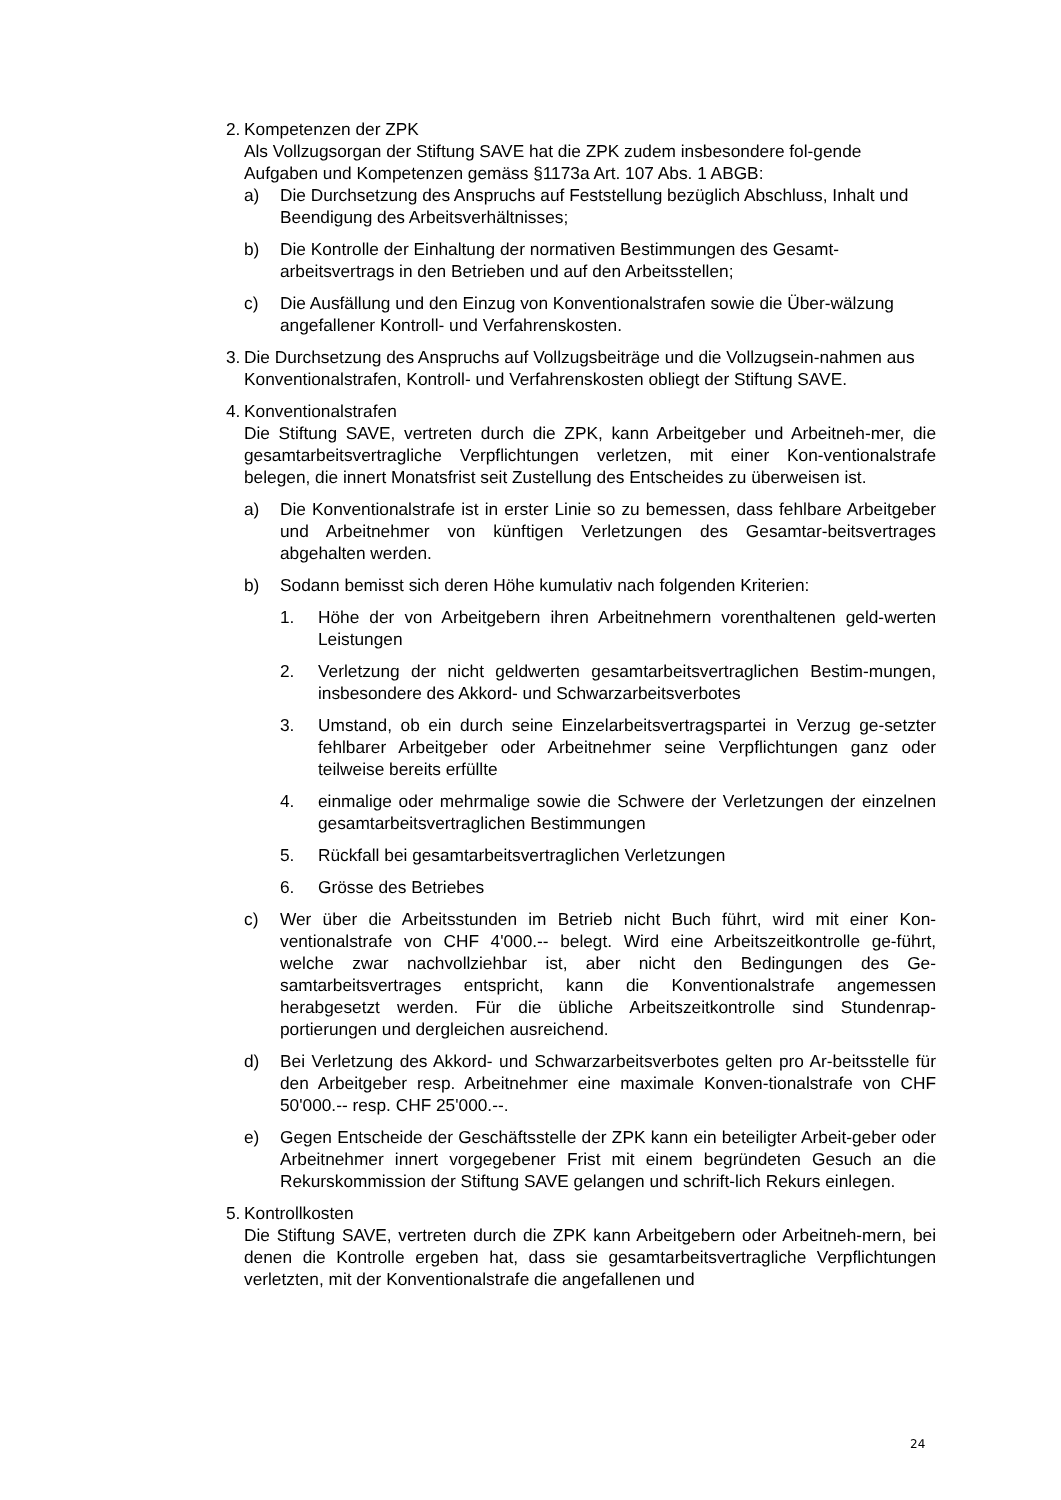2.
Kompetenzen der ZPK
Als Vollzugsorgan der Stiftung SAVE hat die ZPK zudem insbesondere fol-gende Aufgaben und Kompetenzen gemäss §1173a Art. 107 Abs. 1 ABGB:
a) Die Durchsetzung des Anspruchs auf Feststellung bezüglich Abschluss, Inhalt und Beendigung des Arbeitsverhältnisses;
b) Die Kontrolle der Einhaltung der normativen Bestimmungen des Gesamt-arbeitsvertrags in den Betrieben und auf den Arbeitsstellen;
c) Die Ausfällung und den Einzug von Konventionalstrafen sowie die Über-wälzung angefallener Kontroll- und Verfahrenskosten.
3.
Die Durchsetzung des Anspruchs auf Vollzugsbeiträge und die Vollzugsein-nahmen aus Konventionalstrafen, Kontroll- und Verfahrenskosten obliegt der Stiftung SAVE.
4.
Konventionalstrafen
Die Stiftung SAVE, vertreten durch die ZPK, kann Arbeitgeber und Arbeitneh-mer, die gesamtarbeitsvertragliche Verpflichtungen verletzen, mit einer Kon-ventionalstrafe belegen, die innert Monatsfrist seit Zustellung des Entscheides zu überweisen ist.
a) Die Konventionalstrafe ist in erster Linie so zu bemessen, dass fehlbare Arbeitgeber und Arbeitnehmer von künftigen Verletzungen des Gesamtar-beitsvertrages abgehalten werden.
b) Sodann bemisst sich deren Höhe kumulativ nach folgenden Kriterien:
1. Höhe der von Arbeitgebern ihren Arbeitnehmern vorenthaltenen geld-werten Leistungen
2. Verletzung der nicht geldwerten gesamtarbeitsvertraglichen Bestim-mungen, insbesondere des Akkord- und Schwarzarbeitsverbotes
3. Umstand, ob ein durch seine Einzelarbeitsvertragspartei in Verzug ge-setzter fehlbarer Arbeitgeber oder Arbeitnehmer seine Verpflichtungen ganz oder teilweise bereits erfüllte
4. einmalige oder mehrmalige sowie die Schwere der Verletzungen der einzelnen gesamtarbeitsvertraglichen Bestimmungen
5. Rückfall bei gesamtarbeitsvertraglichen Verletzungen
6. Grösse des Betriebes
c) Wer über die Arbeitsstunden im Betrieb nicht Buch führt, wird mit einer Kon-ventionalstrafe von CHF 4'000.-- belegt. Wird eine Arbeitszeitkontrolle ge-führt, welche zwar nachvollziehbar ist, aber nicht den Bedingungen des Ge-samtarbeitsvertrages entspricht, kann die Konventionalstrafe angemessen herabgesetzt werden. Für die übliche Arbeitszeitkontrolle sind Stundenrap-portierungen und dergleichen ausreichend.
d) Bei Verletzung des Akkord- und Schwarzarbeitsverbotes gelten pro Ar-beitsstelle für den Arbeitgeber resp. Arbeitnehmer eine maximale Konven-tionalstrafe von CHF 50'000.-- resp. CHF 25'000.--.
e) Gegen Entscheide der Geschäftsstelle der ZPK kann ein beteiligter Arbeit-geber oder Arbeitnehmer innert vorgegebener Frist mit einem begründeten Gesuch an die Rekurskommission der Stiftung SAVE gelangen und schrift-lich Rekurs einlegen.
5.
Kontrollkosten
Die Stiftung SAVE, vertreten durch die ZPK kann Arbeitgebern oder Arbeitneh-mern, bei denen die Kontrolle ergeben hat, dass sie gesamtarbeitsvertragliche Verpflichtungen verletzten, mit der Konventionalstrafe die angefallenen und
24